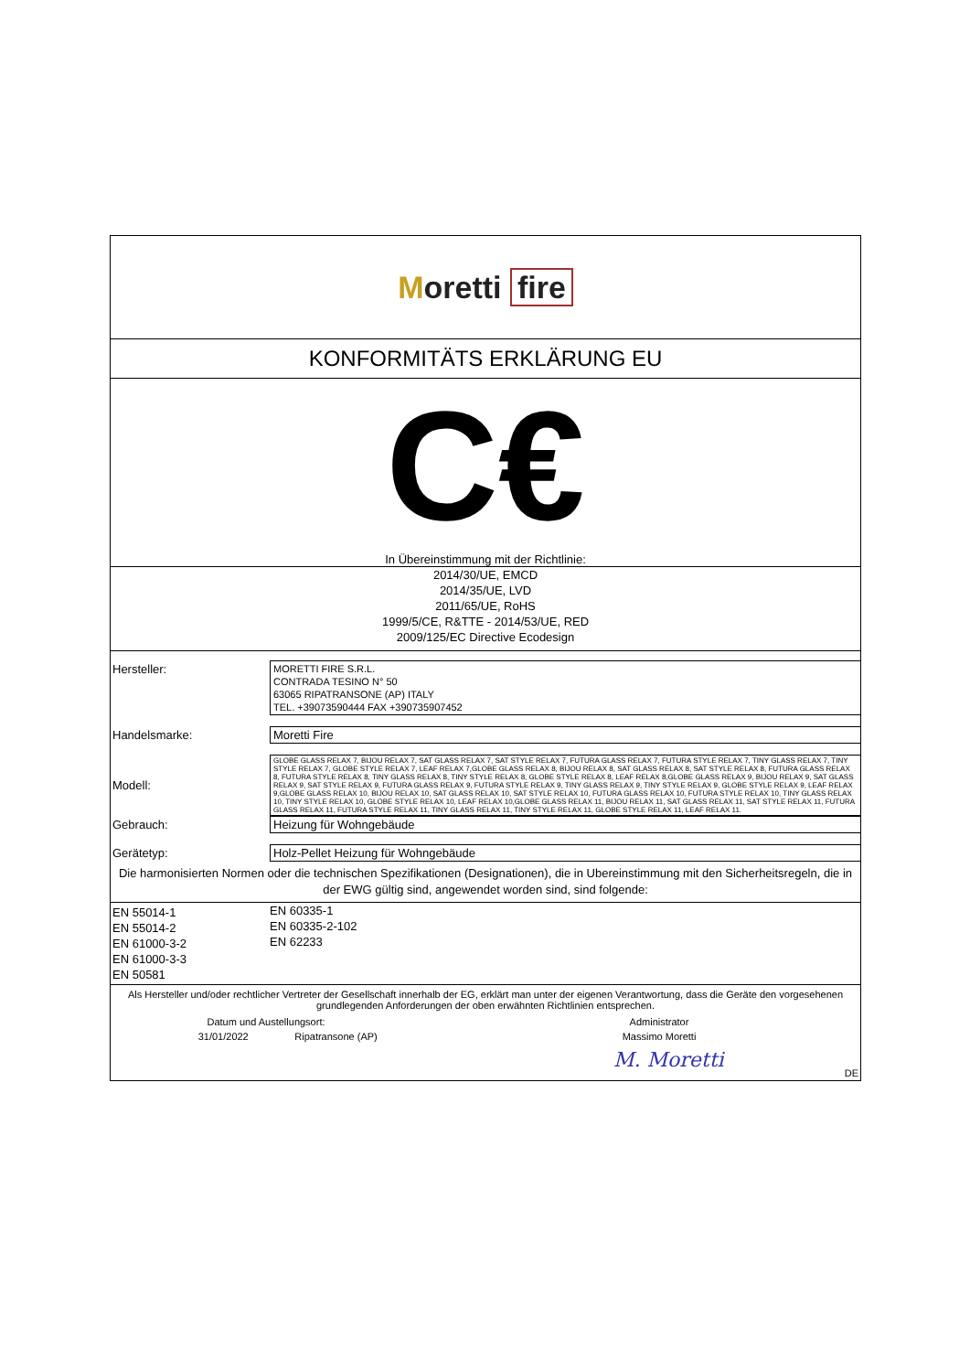Moretti fire
KONFORMITÄTS ERKLÄRUNG EU
C€
In Übereinstimmung mit der Richtlinie:
2014/30/UE, EMCD
2014/35/UE, LVD
2011/65/UE, RoHS
1999/5/CE, R&TTE - 2014/53/UE, RED
2009/125/EC Directive Ecodesign
Hersteller:
MORETTI FIRE S.R.L.
CONTRADA TESINO N° 50
63065 RIPATRANSONE (AP) ITALY
TEL. +39073590444 FAX +390735907452
Handelsmarke: Moretti Fire
Modell:
GLOBE GLASS RELAX 7, BIJOU RELAX 7, SAT GLASS RELAX 7, SAT STYLE RELAX 7, FUTURA GLASS RELAX 7, FUTURA STYLE RELAX 7, TINY GLASS RELAX 7, TINY STYLE RELAX 7, GLOBE STYLE RELAX 7, LEAF RELAX 7,GLOBE GLASS RELAX 8, BIJOU RELAX 8, SAT GLASS RELAX 8, SAT STYLE RELAX 8, FUTURA GLASS RELAX 8, FUTURA STYLE RELAX 8, TINY GLASS RELAX 8, TINY STYLE RELAX 8, GLOBE STYLE RELAX 8, LEAF RELAX 8,GLOBE GLASS RELAX 9, BIJOU RELAX 9, SAT GLASS RELAX 9, SAT STYLE RELAX 9, FUTURA GLASS RELAX 9, FUTURA STYLE RELAX 9, TINY GLASS RELAX 9, TINY STYLE RELAX 9, GLOBE STYLE RELAX 9, LEAF RELAX 9,GLOBE GLASS RELAX 10, BIJOU RELAX 10, SAT GLASS RELAX 10, SAT STYLE RELAX 10, FUTURA GLASS RELAX 10, FUTURA STYLE RELAX 10, TINY GLASS RELAX 10, TINY STYLE RELAX 10, GLOBE STYLE RELAX 10, LEAF RELAX 10,GLOBE GLASS RELAX 11, BIJOU RELAX 11, SAT GLASS RELAX 11, SAT STYLE RELAX 11, FUTURA GLASS RELAX 11, FUTURA STYLE RELAX 11, TINY GLASS RELAX 11, TINY STYLE RELAX 11, GLOBE STYLE RELAX 11, LEAF RELAX 11.
Gebrauch: Heizung für Wohngebäude
Gerätetyp: Holz-Pellet Heizung für Wohngebäude
Die harmonisierten Normen oder die technischen Spezifikationen (Designationen), die in Ubereinstimmung mit den Sicherheitsregeln, die in der EWG gültig sind, angewendet worden sind, sind folgende:
EN 55014-1
EN 55014-2
EN 61000-3-2
EN 61000-3-3
EN 50581
EN 60335-1
EN 60335-2-102
EN 62233
Als Hersteller und/oder rechtlicher Vertreter der Gesellschaft innerhalb der EG, erklärt man unter der eigenen Verantwortung, dass die Geräte den vorgesehenen grundlegenden Anforderungen der oben erwähnten Richtlinien entsprechen.
Datum und Austellungsort:
31/01/2022 Ripatransone (AP)
Administrator
Massimo Moretti
M. Moretti
DE